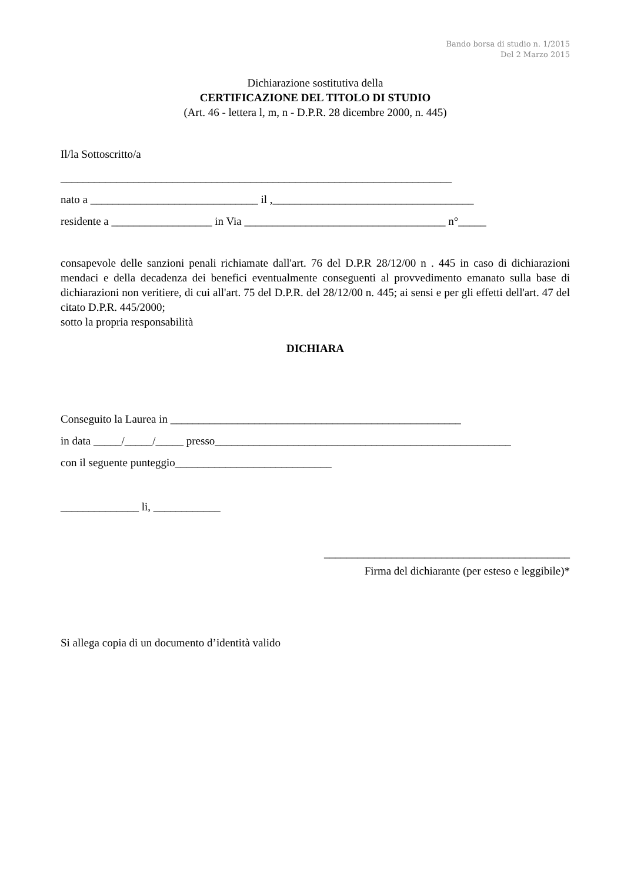Bando borsa di studio n. 1/2015
Del 2 Marzo 2015
Dichiarazione sostitutiva della
CERTIFICAZIONE DEL TITOLO DI STUDIO
(Art. 46 - lettera l, m, n - D.P.R. 28 dicembre 2000, n. 445)
Il/la Sottoscritto/a
______________________________________________________________________
nato a ______________________________ il ,____________________________________
residente a __________________ in Via ____________________________________ n°_____
consapevole delle sanzioni penali richiamate dall'art. 76 del D.P.R 28/12/00 n . 445 in caso di dichiarazioni mendaci e della decadenza dei benefici eventualmente conseguenti al provvedimento emanato sulla base di dichiarazioni non veritiere, di cui all'art. 75 del D.P.R. del 28/12/00 n. 445; ai sensi e per gli effetti dell'art. 47 del citato D.P.R. 445/2000;
sotto la propria responsabilità
DICHIARA
Conseguito la Laurea in ____________________________________________________
in data _____/_____/_____ presso_____________________________________________________
con il seguente punteggio____________________________
______________ li, ____________
____________________________________________
Firma del dichiarante (per esteso e leggibile)*
Si allega copia di un documento d’identità valido